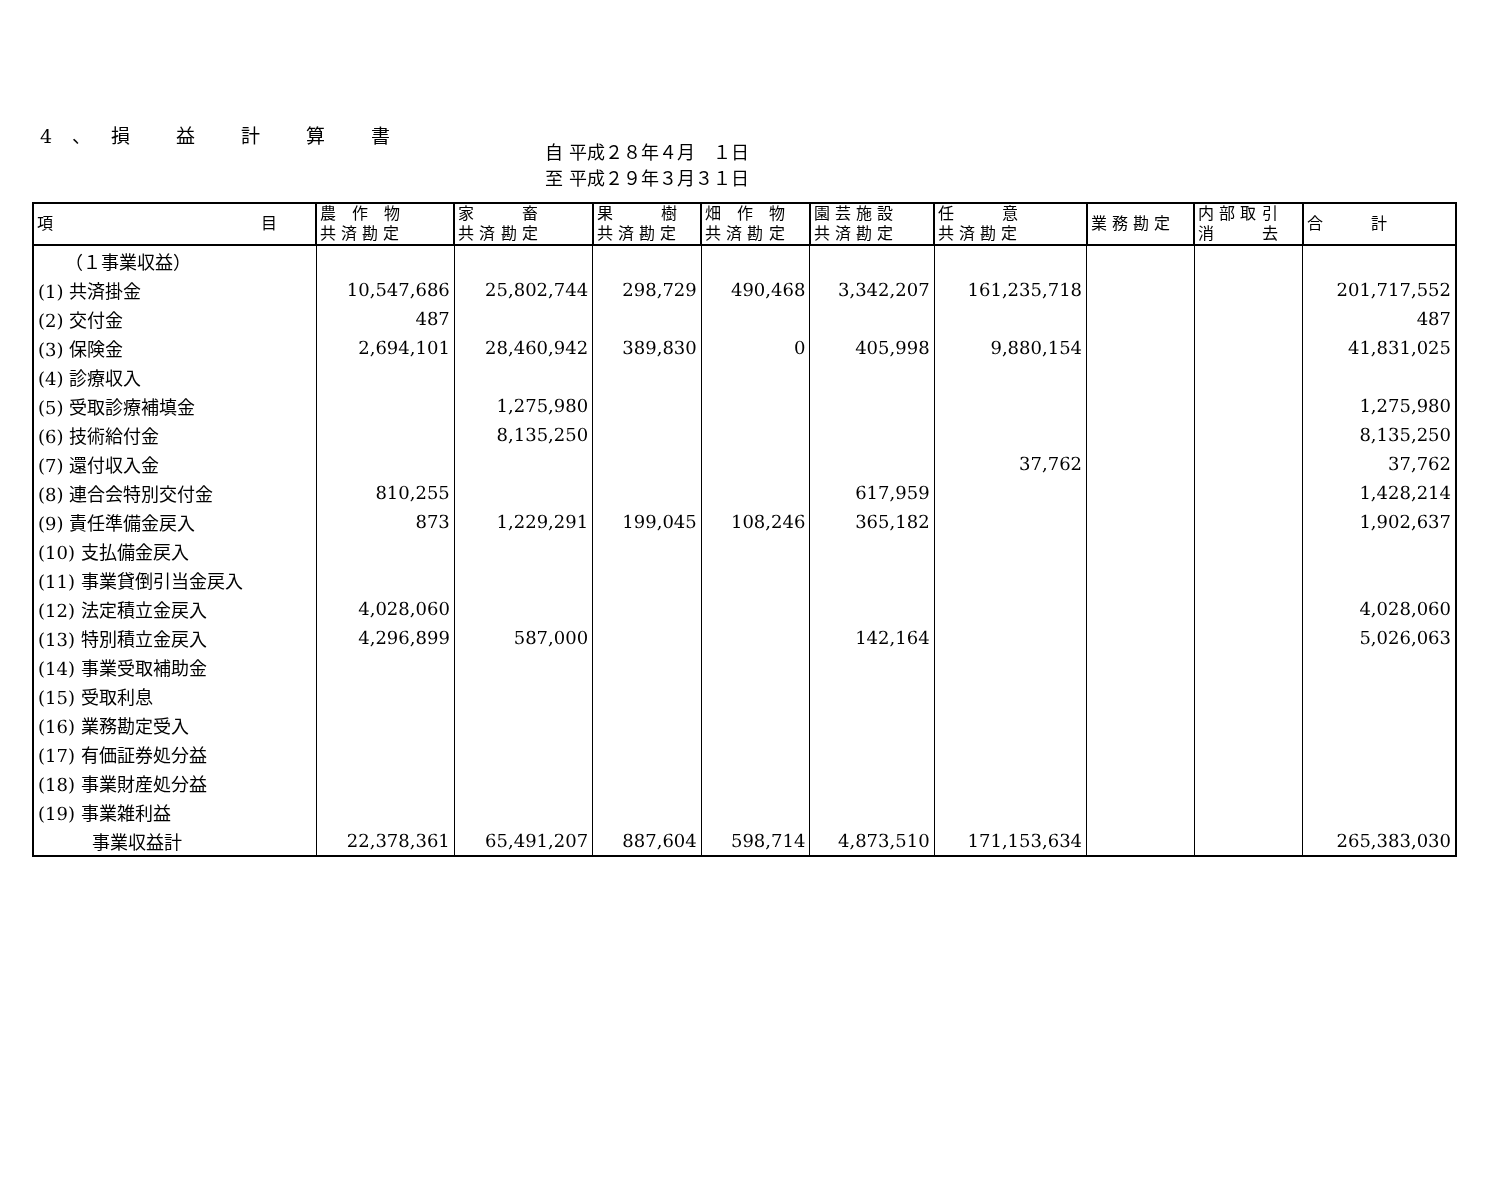4、損 益 計 算 書
自 平成２８年４月　１日
至 平成２９年３月３１日
| 項 目 | 農 作 物 共 済 勘 定 | 家 畜 共 済 勘 定 | 果 樹 共 済 勘 定 | 畑 作 物 共 済 勘 定 | 園 芸 施 設 共 済 勘 定 | 任 意 共 済 勘 定 | 業 務 勘 定 | 内 部 取 引 消 去 | 合 計 |
| --- | --- | --- | --- | --- | --- | --- | --- | --- | --- |
| （１事業収益） | | | | | | | | | |
| (1) 共済掛金 | 10,547,686 | 25,802,744 | 298,729 | 490,468 | 3,342,207 | 161,235,718 | | | 201,717,552 |
| (2) 交付金 | 487 | | | | | | | | 487 |
| (3) 保険金 | 2,694,101 | 28,460,942 | 389,830 | 0 | 405,998 | 9,880,154 | | | 41,831,025 |
| (4) 診療収入 | | | | | | | | | |
| (5) 受取診療補填金 | | 1,275,980 | | | | | | | 1,275,980 |
| (6) 技術給付金 | | 8,135,250 | | | | | | | 8,135,250 |
| (7) 還付収入金 | | | | | | 37,762 | | | 37,762 |
| (8) 連合会特別交付金 | 810,255 | | | | 617,959 | | | | 1,428,214 |
| (9) 責任準備金戻入 | 873 | 1,229,291 | 199,045 | 108,246 | 365,182 | | | | 1,902,637 |
| (10) 支払備金戻入 | | | | | | | | | |
| (11) 事業貸倒引当金戻入 | | | | | | | | | |
| (12) 法定積立金戻入 | 4,028,060 | | | | | | | | 4,028,060 |
| (13) 特別積立金戻入 | 4,296,899 | 587,000 | | | 142,164 | | | | 5,026,063 |
| (14) 事業受取補助金 | | | | | | | | | |
| (15) 受取利息 | | | | | | | | | |
| (16) 業務勘定受入 | | | | | | | | | |
| (17) 有価証券処分益 | | | | | | | | | |
| (18) 事業財産処分益 | | | | | | | | | |
| (19) 事業雑利益 | | | | | | | | | |
| 事業収益計 | 22,378,361 | 65,491,207 | 887,604 | 598,714 | 4,873,510 | 171,153,634 | | | 265,383,030 |